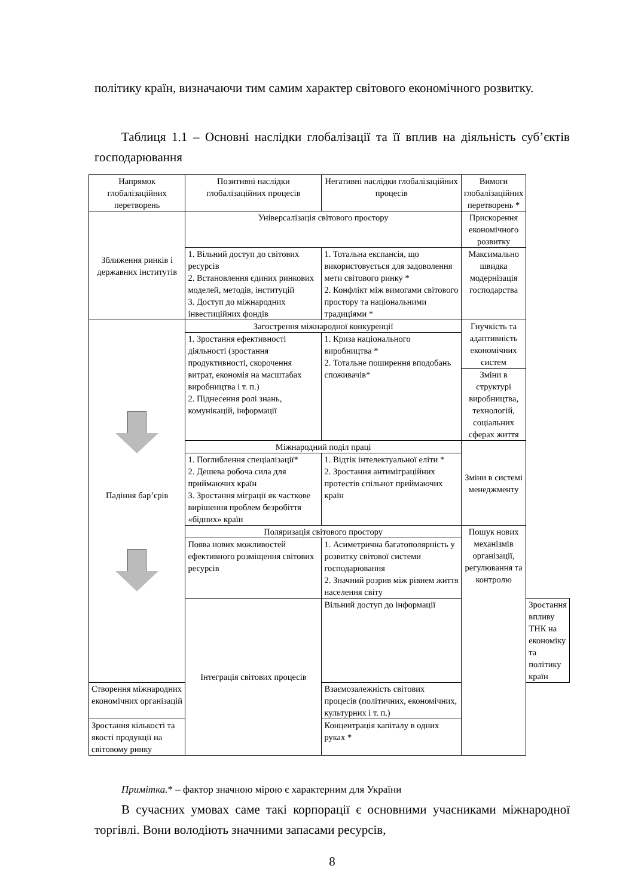політику країн, визначаючи тим самим характер світового економічного розвитку.
Таблиця 1.1 – Основні наслідки глобалізації та її вплив на діяльність суб’єктів господарювання
| Напрямок глобалізаційних перетворень | Позитивні наслідки глобалізаційних процесів | Негативні наслідки глобалізаційних процесів | Вимоги глобалізаційних перетворень * | |
| --- | --- | --- | --- | --- |
| Зближення ринків і державних інститутів | Універсалізація світового простору | | Прискорення економічного розвитку | |
| | 1. Вільний доступ до світових ресурсів 2. Встановлення єдиних ринкових моделей, методів, інституцій 3. Доступ до міжнародних інвестиційних фондів | 1. Тотальна експансія, що використовується для задоволення мети світового ринку * 2. Конфлікт між вимогами світового простору та національними традиціями * | | |
| | | | Максимально швидка модернізація господарства | |
| Падіння бар’єрів | Загострення міжнародної конкуренції | | Гнучкість та адаптивність економічних систем | |
| | 1. Зростання ефективності діяльності (зростання продуктивності, скорочення витрат, економія на масштабах виробництва і т. п.) 2. Піднесення ролі знань, комунікацій, інформації | 1. Криза національного виробництва * 2. Тотальне поширення вподобань споживачів* | | |
| | | | Зміни в структурі виробництва, технологій, соціальних сферах життя | |
| | Міжнародний поділ праці | | Зміни в системі менеджменту | |
| | 1. Поглиблення спеціалізації* 2. Дешева робоча сила для приймаючих країн 3. Зростання міграції як часткове вирішення проблем безробіття «бідних» країн | 1. Відтік інтелектуальної еліти * 2. Зростання антиміграційних протестів спільнот приймаючих країн | | |
| | Поляризація світового простору | | Пошук нових механізмів організації, регулювання та контролю | |
| | Поява нових можливостей ефективного розміщення світових ресурсів | 1. Асиметрична багатополярність у розвитку світової системи господарювання 2. Значний розрив між рівнем життя населення світу | | |
| | Інтеграція світових процесів | Вільний доступ до інформації | | Зростання впливу ТНК на економіку та політику країн |
| Створення міжнародних економічних організацій | | Взаємозалежність світових процесів (політичних, економічних, культурних і т. п.) | | |
| Зростання кількості та якості продукції на світовому ринку | | Концентрація капіталу в одних руках * | | |
Примітка.* – фактор значною мірою є характерним для України
В сучасних умовах саме такі корпорації є основними учасниками міжнародної торгівлі. Вони володіють значними запасами ресурсів,
8